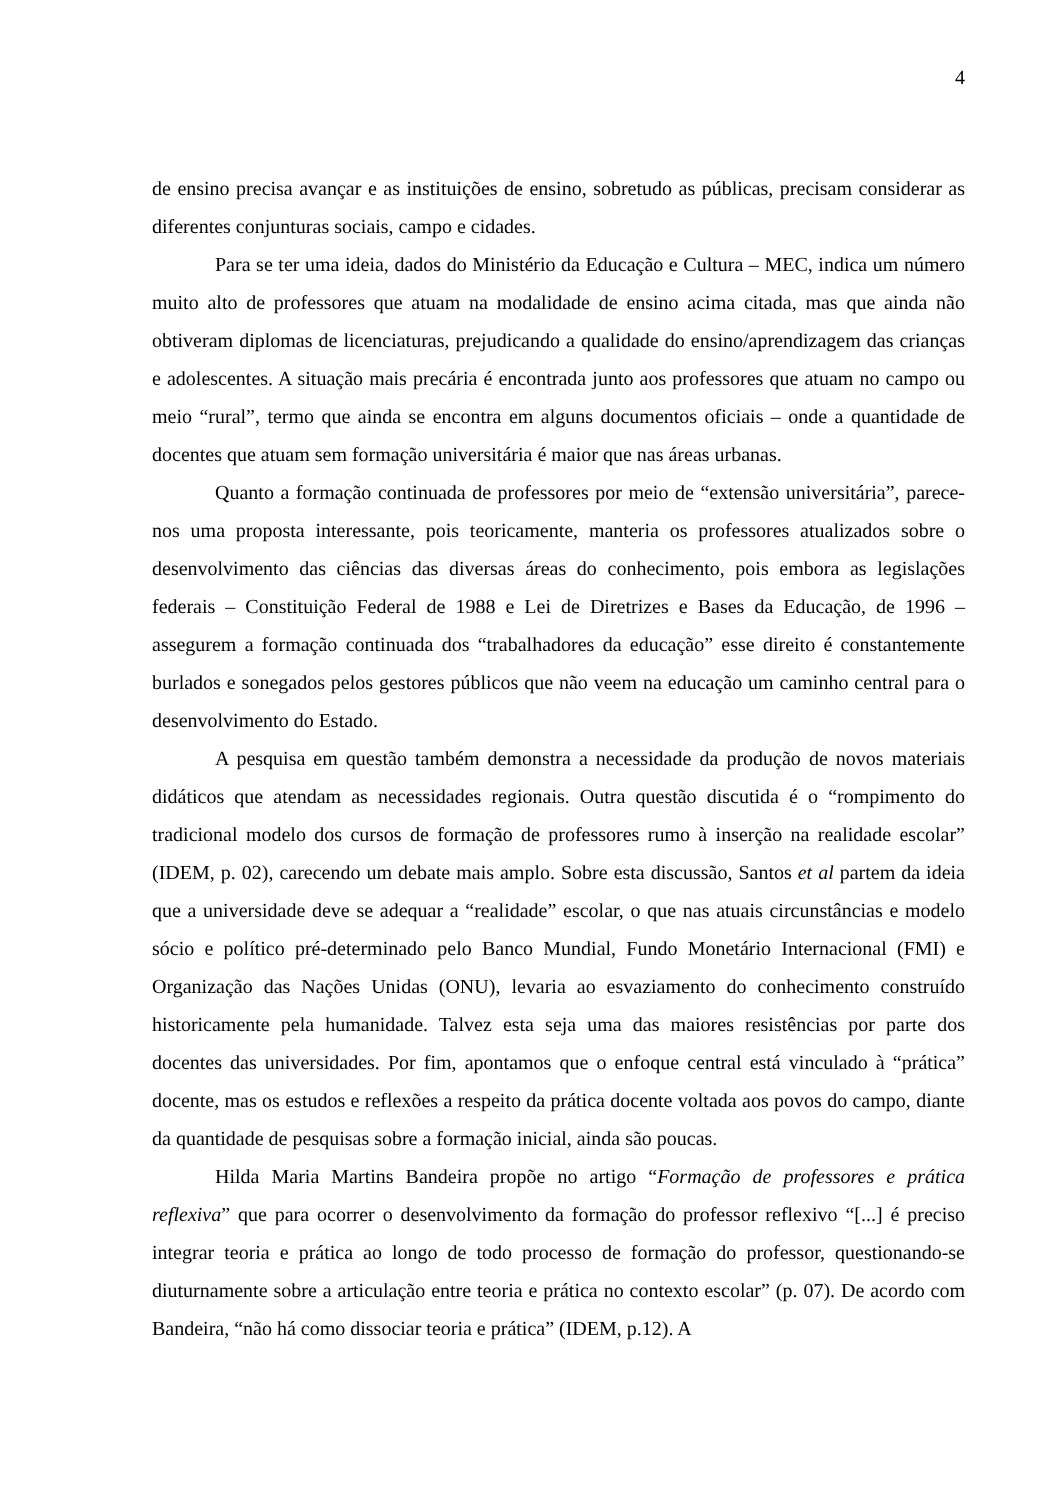4
de ensino precisa avançar e as instituições de ensino, sobretudo as públicas, precisam considerar as diferentes conjunturas sociais, campo e cidades.
Para se ter uma ideia, dados do Ministério da Educação e Cultura – MEC, indica um número muito alto de professores que atuam na modalidade de ensino acima citada, mas que ainda não obtiveram diplomas de licenciaturas, prejudicando a qualidade do ensino/aprendizagem das crianças e adolescentes. A situação mais precária é encontrada junto aos professores que atuam no campo ou meio “rural”, termo que ainda se encontra em alguns documentos oficiais – onde a quantidade de docentes que atuam sem formação universitária é maior que nas áreas urbanas.
Quanto a formação continuada de professores por meio de “extensão universitária”, parece-nos uma proposta interessante, pois teoricamente, manteria os professores atualizados sobre o desenvolvimento das ciências das diversas áreas do conhecimento, pois embora as legislações federais – Constituição Federal de 1988 e Lei de Diretrizes e Bases da Educação, de 1996 – assegurem a formação continuada dos “trabalhadores da educação” esse direito é constantemente burlados e sonegados pelos gestores públicos que não veem na educação um caminho central para o desenvolvimento do Estado.
A pesquisa em questão também demonstra a necessidade da produção de novos materiais didáticos que atendam as necessidades regionais. Outra questão discutida é o “rompimento do tradicional modelo dos cursos de formação de professores rumo à inserção na realidade escolar” (IDEM, p. 02), carecendo um debate mais amplo. Sobre esta discussão, Santos et al partem da ideia que a universidade deve se adequar a “realidade” escolar, o que nas atuais circunstâncias e modelo sócio e político pré-determinado pelo Banco Mundial, Fundo Monetário Internacional (FMI) e Organização das Nações Unidas (ONU), levaria ao esvaziamento do conhecimento construído historicamente pela humanidade. Talvez esta seja uma das maiores resistências por parte dos docentes das universidades. Por fim, apontamos que o enfoque central está vinculado à “prática” docente, mas os estudos e reflexões a respeito da prática docente voltada aos povos do campo, diante da quantidade de pesquisas sobre a formação inicial, ainda são poucas.
Hilda Maria Martins Bandeira propõe no artigo “Formação de professores e prática reflexiva” que para ocorrer o desenvolvimento da formação do professor reflexivo “[...] é preciso integrar teoria e prática ao longo de todo processo de formação do professor, questionando-se diuturnamente sobre a articulação entre teoria e prática no contexto escolar” (p. 07). De acordo com Bandeira, “não há como dissociar teoria e prática” (IDEM, p.12). A